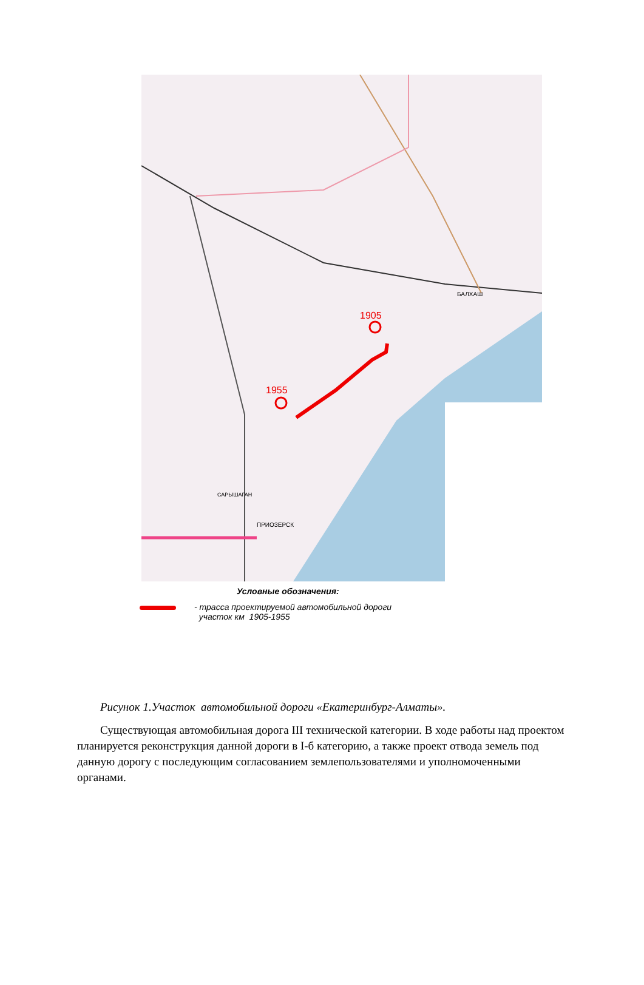1955
1905
БАЛХАШ
ПРИОЗЕРСК
САРЫШАГАН
Условные обозначения:
- трасса проектируемой автомобильной дороги
участок км 1905-1955
Рисунок 1.Участок автомобильной дороги «Екатеринбург-Алматы».
Существующая автомобильная дорога III технической категории. В ходе работы над проектом планируется реконструкция данной дороги в I-б категорию, а также проект отвода земель под данную дорогу с последующим согласованием землепользователями и уполномоченными органами.